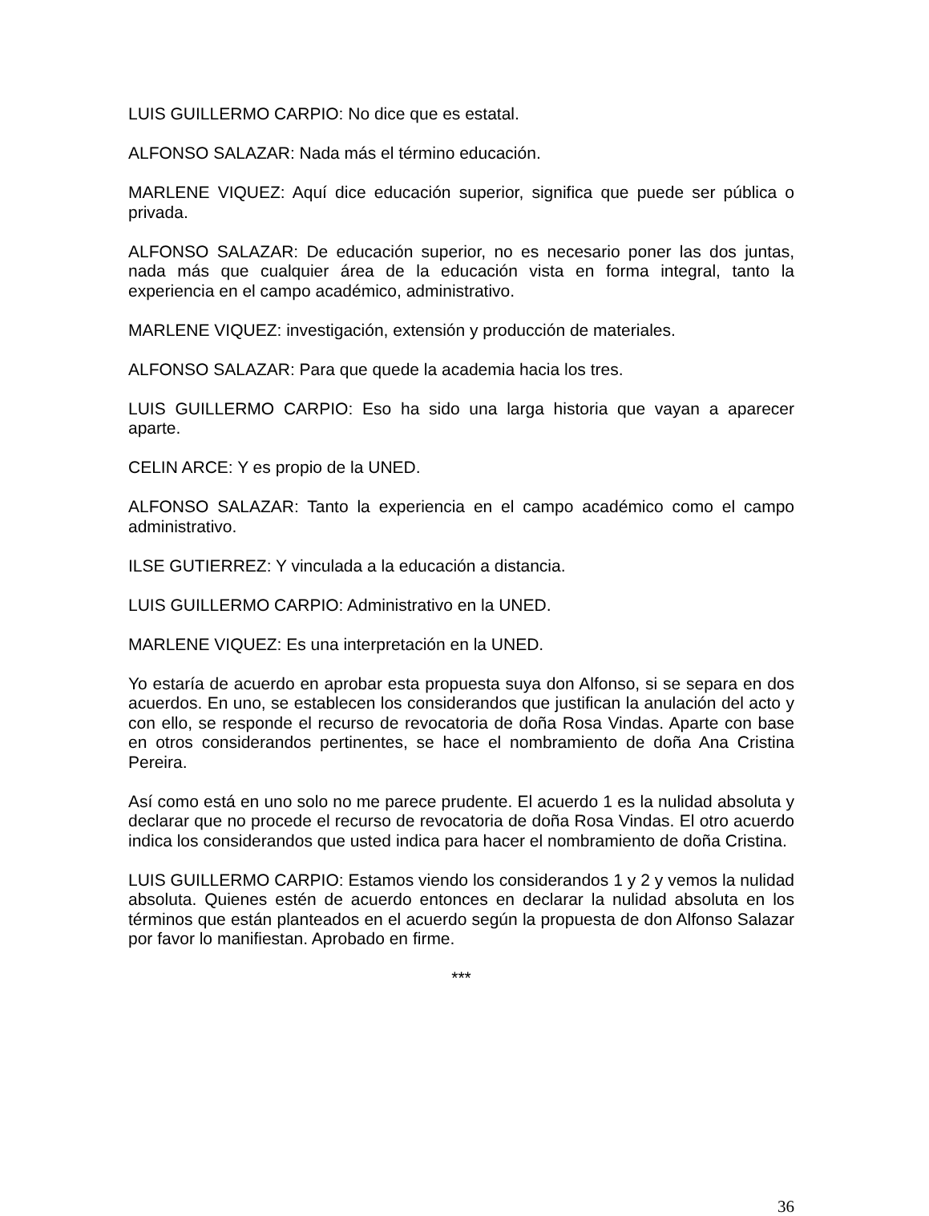LUIS GUILLERMO CARPIO: No dice que es estatal.
ALFONSO SALAZAR: Nada más el término educación.
MARLENE VIQUEZ: Aquí dice educación superior, significa que puede ser pública o privada.
ALFONSO SALAZAR: De educación superior, no es necesario poner las dos juntas, nada más que cualquier área de la educación vista en forma integral, tanto la experiencia en el campo académico, administrativo.
MARLENE VIQUEZ: investigación, extensión y producción de materiales.
ALFONSO SALAZAR: Para que quede la academia hacia los tres.
LUIS GUILLERMO CARPIO: Eso ha sido una larga historia que vayan a aparecer aparte.
CELIN ARCE: Y es propio de la UNED.
ALFONSO SALAZAR: Tanto la experiencia en el campo académico como el campo administrativo.
ILSE GUTIERREZ: Y vinculada a la educación a distancia.
LUIS GUILLERMO CARPIO: Administrativo en la UNED.
MARLENE VIQUEZ: Es una interpretación en la UNED.
Yo estaría de acuerdo en aprobar esta propuesta suya don Alfonso, si se separa en dos acuerdos. En uno, se establecen los considerandos que justifican la anulación del acto y con ello, se responde el recurso de revocatoria de doña Rosa Vindas. Aparte con base en otros considerandos pertinentes, se hace el nombramiento de doña Ana Cristina Pereira.
Así como está en uno solo no me parece prudente. El acuerdo 1 es la nulidad absoluta y declarar que no procede el recurso de revocatoria de doña Rosa Vindas. El otro acuerdo indica los considerandos que usted indica para hacer el nombramiento de doña Cristina.
LUIS GUILLERMO CARPIO: Estamos viendo los considerandos 1 y 2 y vemos la nulidad absoluta. Quienes estén de acuerdo entonces en declarar la nulidad absoluta en los términos que están planteados en el acuerdo según la propuesta de don Alfonso Salazar por favor lo manifiestan. Aprobado en firme.
***
36